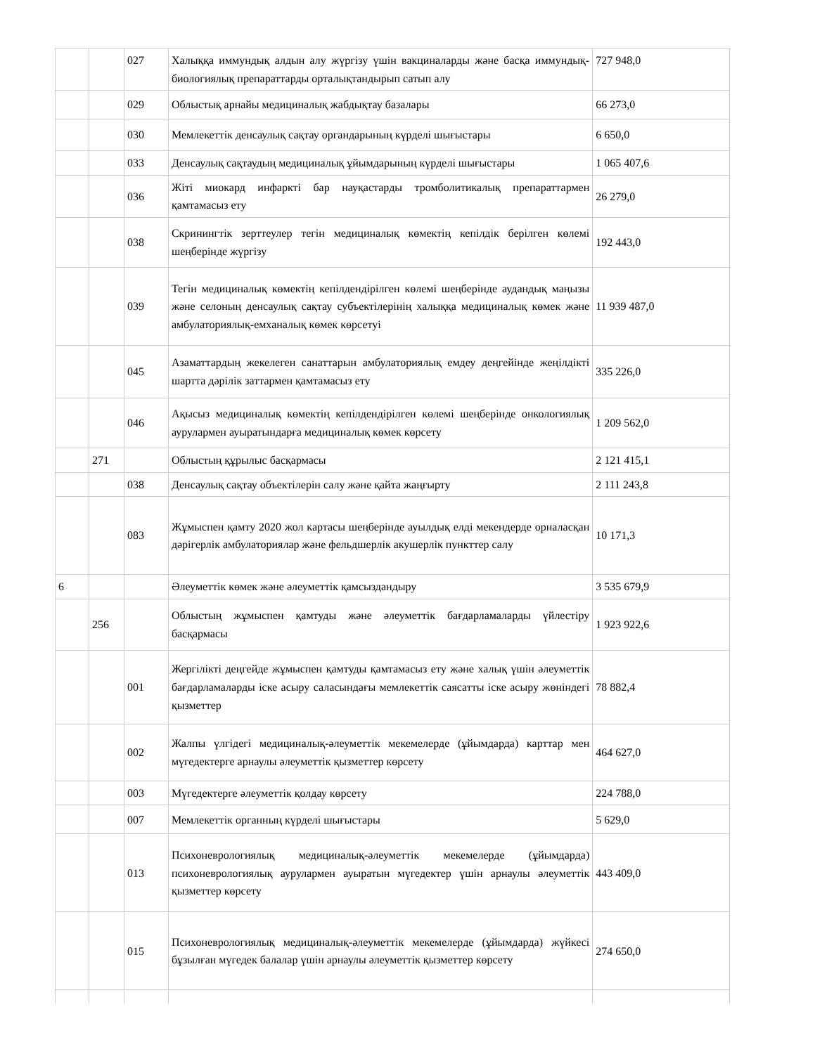| | | 027 | Халыққа иммундық алдын алу жүргізу үшін вакциналарды және басқа иммундық-биологиялық препараттарды орталықтандырып сатып алу | 727 948,0 |
| | | 029 | Облыстық арнайы медициналық жабдықтау базалары | 66 273,0 |
| | | 030 | Мемлекеттік денсаулық сақтау органдарының күрделі шығыстары | 6 650,0 |
| | | 033 | Денсаулық сақтаудың медициналық ұйымдарының күрделі шығыстары | 1 065 407,6 |
| | | 036 | Жіті миокард инфаркті бар науқастарды тромболитикалық препараттармен қамтамасыз ету | 26 279,0 |
| | | 038 | Скринингтік зерттеулер тегін медициналық көмектің кепілдік берілген көлемі шеңберінде жүргізу | 192 443,0 |
| | | 039 | Тегін медициналық көмектің кепілдендірілген көлемі шеңберінде аудандық маңызы және селоның денсаулық сақтау субъектілерінің халыққа медициналық көмек және амбулаториялық-емханалық көмек көрсетуі | 11 939 487,0 |
| | | 045 | Азаматтардың жекелеген санаттарын амбулаториялық емдеу деңгейінде жеңілдікті шартта дәрілік заттармен қамтамасыз ету | 335 226,0 |
| | | 046 | Ақысыз медициналық көмектің кепілдендірілген көлемі шеңберінде онкологиялық аурулармен ауыратындарға медициналық көмек көрсету | 1 209 562,0 |
| | 271 | | Облыстың құрылыс басқармасы | 2 121 415,1 |
| | | 038 | Денсаулық сақтау объектілерін салу және қайта жаңғырту | 2 111 243,8 |
| | | 083 | Жұмыспен қамту 2020 жол картасы шеңберінде ауылдық елді мекендерде орналасқан дәрігерлік амбулаториялар және фельдшерлік акушерлік пункттер салу | 10 171,3 |
| 6 | | | Әлеуметтік көмек және әлеуметтік қамсыздандыру | 3 535 679,9 |
| | 256 | | Облыстың жұмыспен қамтуды және әлеуметтік бағдарламаларды үйлестіру басқармасы | 1 923 922,6 |
| | | 001 | Жергілікті деңгейде жұмыспен қамтуды қамтамасыз ету және халық үшін әлеуметтік бағдарламаларды іске асыру саласындағы мемлекеттік саясатты іске асыру жөніндегі қызметтер | 78 882,4 |
| | | 002 | Жалпы үлгідегі медициналық-әлеуметтік мекемелерде (ұйымдарда) карттар мен мүгедектерге арнаулы әлеуметтік қызметтер көрсету | 464 627,0 |
| | | 003 | Мүгедектерге әлеуметтік қолдау көрсету | 224 788,0 |
| | | 007 | Мемлекеттік органның күрделі шығыстары | 5 629,0 |
| | | 013 | Психоневрологиялық медициналық-әлеуметтік мекемелерде (ұйымдарда) психоневрологиялық аурулармен ауыратын мүгедектер үшін арнаулы әлеуметтік қызметтер көрсету | 443 409,0 |
| | | 015 | Психоневрологиялық медициналық-әлеуметтік мекемелерде (ұйымдарда) жүйкесі бұзылған мүгедек балалар үшін арнаулы әлеуметтік қызметтер көрсету | 274 650,0 |